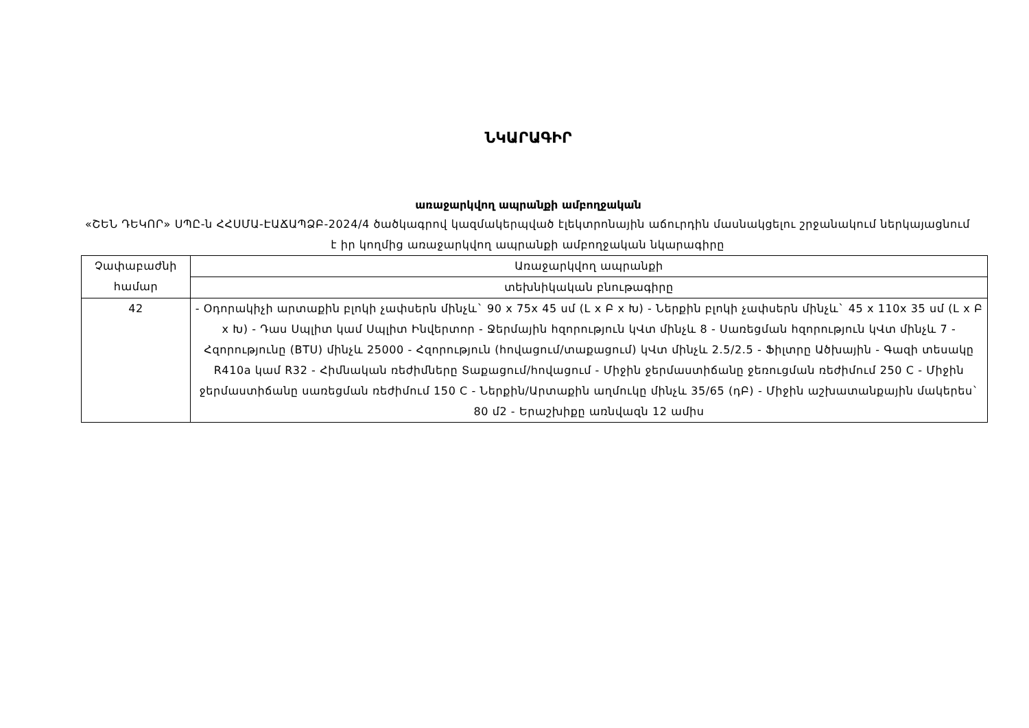ՆԿԱՐԱԳԻՐ
առաջարկվող ապրանքի ամբողջական
«ՇԵՆ ԴԵԿՈՐ» ՍՊԸ-ն ՀՀՍՄԱ-ԷԱՃԱՊՁԲ-2024/4 ծածկագրով կազմակերպված էլեկտրոնային աճուրդին մասնակցելու շրջանակում ներկայացնում է իր կողմից առաջարկվող ապրանքի ամբողջական նկարագիրը
| Չափաբաժնի համար | Առաջարկվող ապրանքի |
| | տեխնիկական բնութագիրը |
| 42 | - Օդորակիչի արտաքին բլոկի չափսերն մինչև` 90 x 75x 45 սմ (L x Բ x Խ) - Ներքին բլոկի չափսերն մինչև` 45 x 110x 35 սմ (L x Բ x Խ) - Դաս Սպլիտ կամ Սպլիտ Ինվերտոր - Ջերմային հզորություն կՎտ մինչև 8 - Սառեցման հզորություն կՎտ մինչև 7 - Հզորությունը (BTU) մինչև 25000 - Հզորություն (հովացում/տաքացում) կՎտ մինչև 2.5/2.5 - Ֆիլտրը Ածխային - Գազի տեսակը R410a կամ R32 - Հիմնական ռեժիմները Տաքացում/հովացում - Միջին ջերմաստիճանը ջեռուցման ռեժիմում 250 C - Միջին ջերմաստիճանը սառեցման ռեժիմում 150 C - Ներքին/Արտաքին աղմուկը մինչև 35/65 (դԲ) - Միջին աշխատանքային մակերես` 80 մ2 - Երաշխիքը առնվազն 12 ամիս |